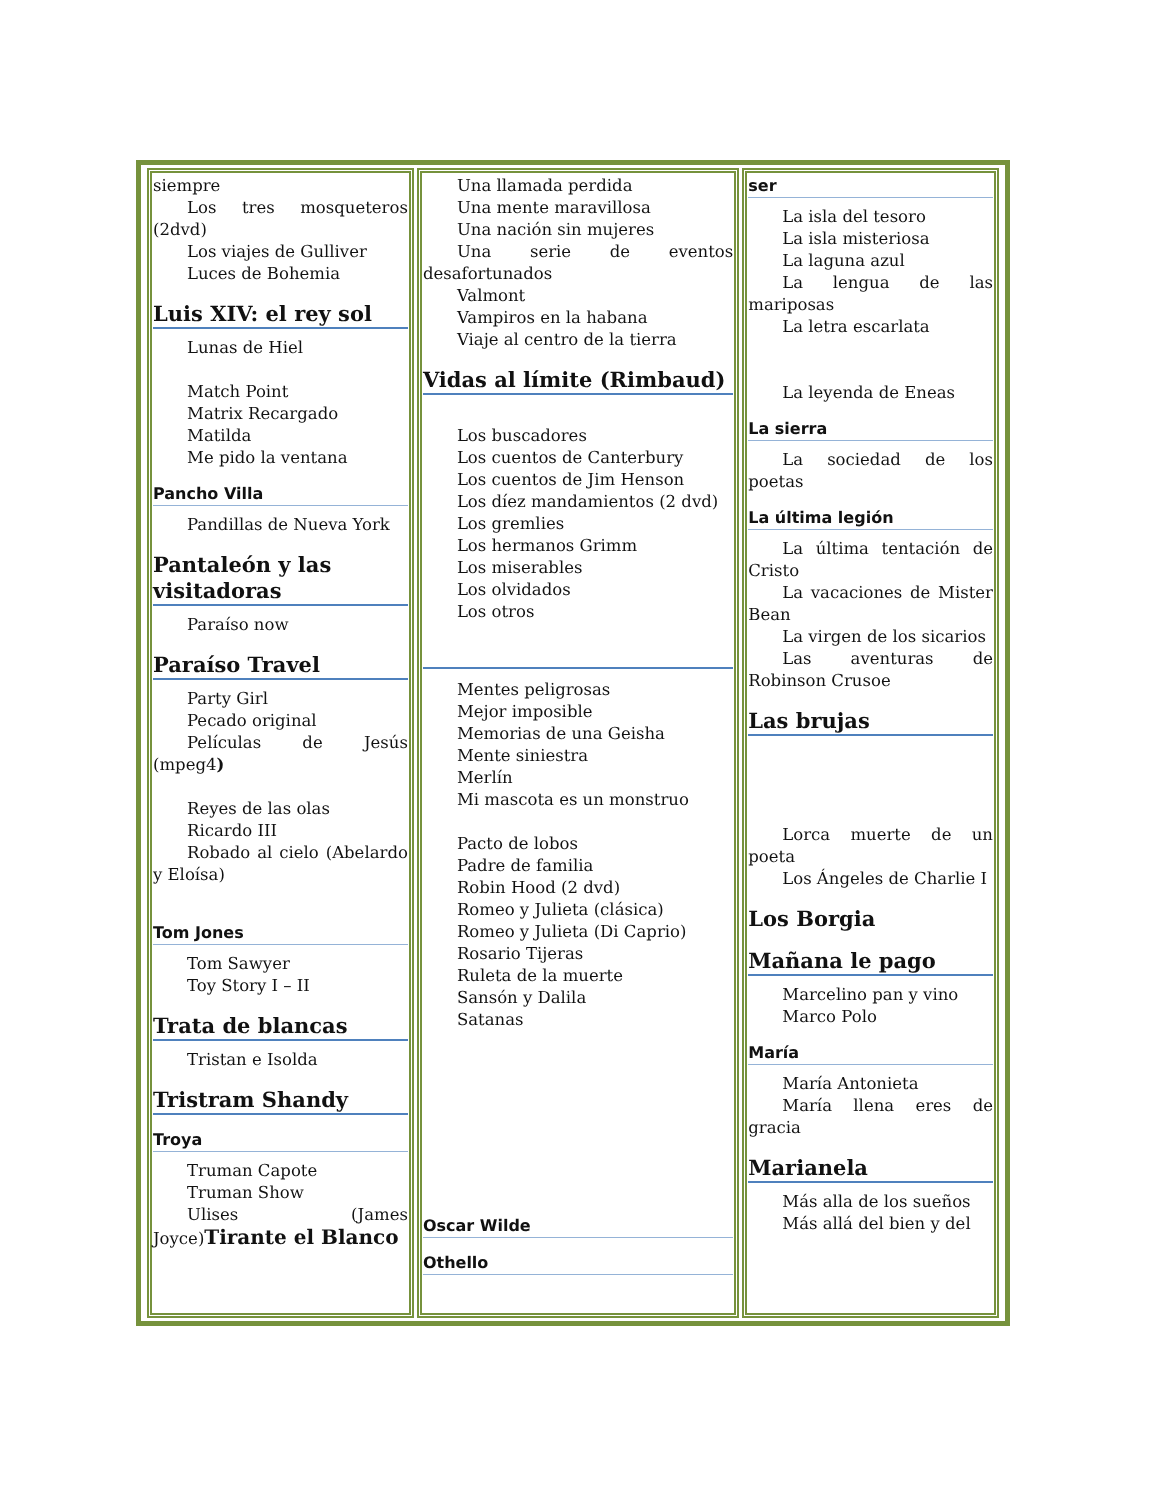| siempre Los tres mosqueteros (2dvd) Los viajes de Gulliver Luces de Bohemia Luis XIV: el rey sol Lunas de Hiel Match Point Matrix Recargado Matilda Me pido la ventana Pancho Villa Pandillas de Nueva York Pantaleón y las visitadoras Paraíso now Paraíso Travel Party Girl Pecado original Películas de Jesús (mpeg4 ) Reyes de las olas Ricardo III Robado al cielo (Abelardo y Eloísa) Tom Jones Tom Sawyer Toy Story I – II Trata de blancas Tristan e Isolda Tristram Shandy Troya Truman Capote Truman Show Ulises (James Joyce) Tirante el Blanco | Una llamada perdida Una mente maravillosa Una nación sin mujeres Una serie de eventos desafortunados Valmont Vampiros en la habana Viaje al centro de la tierra Vidas al límite (Rimbaud) Los buscadores Los cuentos de Canterbury Los cuentos de Jim Henson Los díez mandamientos (2 dvd) Los gremlies Los hermanos Grimm Los miserables Los olvidados Los otros Mentes peligrosas Mejor imposible Memorias de una Geisha Mente siniestra Merlín Mi mascota es un monstruo Pacto de lobos Padre de familia Robin Hood (2 dvd) Romeo y Julieta (clásica) Romeo y Julieta (Di Caprio) Rosario Tijeras Ruleta de la muerte Sansón y Dalila Satanas Oscar Wilde Othello | ser La isla del tesoro La isla misteriosa La laguna azul La lengua de las mariposas La letra escarlata La leyenda de Eneas La sierra La sociedad de los poetas La última legión La última tentación de Cristo La vacaciones de Mister Bean La virgen de los sicarios Las aventuras de Robinson Crusoe Las brujas Lorca muerte de un poeta Los Ángeles de Charlie I Los Borgia Mañana le pago Marcelino pan y vino Marco Polo María María Antonieta María llena eres de gracia Marianela Más alla de los sueños Más allá del bien y del |